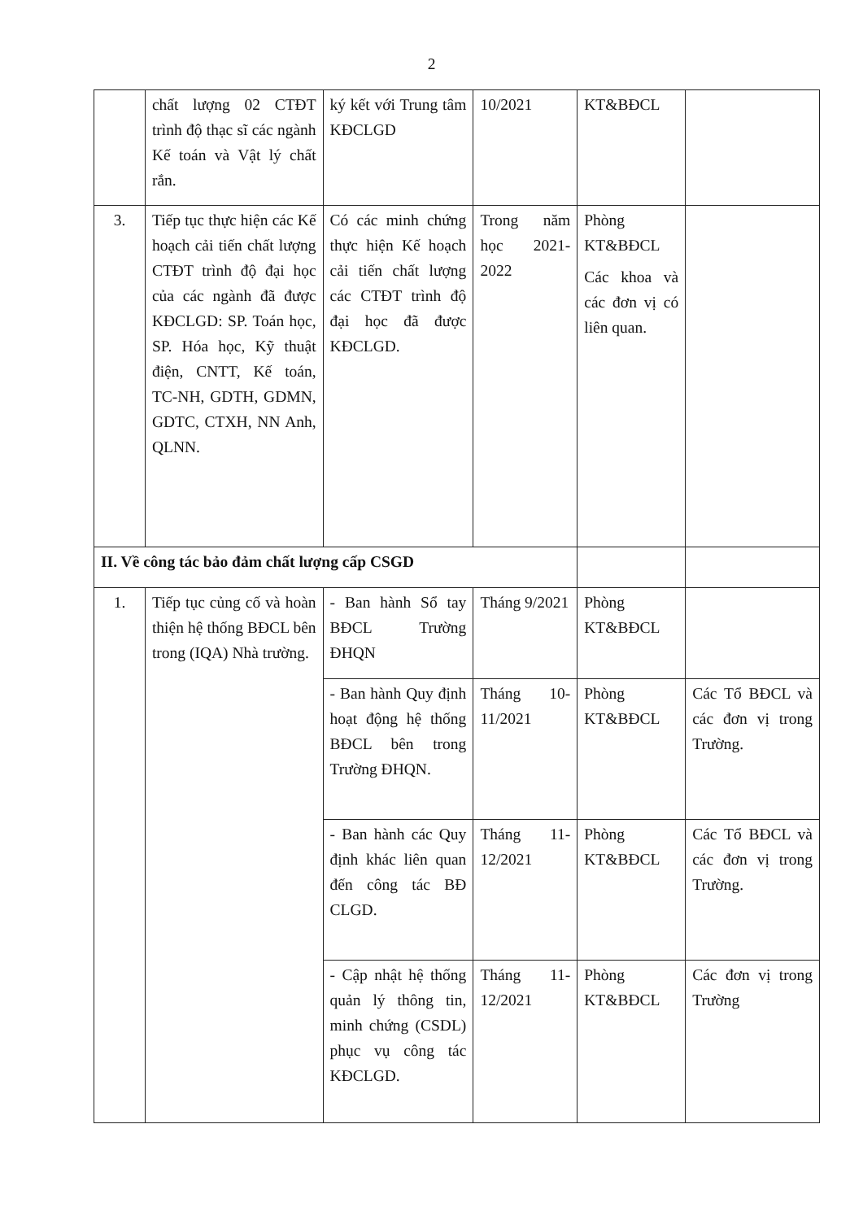2
| | chất lượng 02 CTĐT trình độ thạc sĩ các ngành Kế toán và Vật lý chất rắn. | ký kết với Trung tâm KĐCLGD | 10/2021 | KT&BĐCL | |
| 3. | Tiếp tục thực hiện các Kế hoạch cải tiến chất lượng CTĐT trình độ đại học của các ngành đã được KĐCLGD: SP. Toán học, SP. Hóa học, Kỹ thuật điện, CNTT, Kế toán, TC-NH, GDTH, GDMN, GDTC, CTXH, NN Anh, QLNN. | Có các minh chứng thực hiện Kế hoạch cải tiến chất lượng các CTĐT trình độ đại học đã được KĐCLGD. | Trong năm học 2021-2022 | Phòng KT&BĐCL Các khoa và các đơn vị có liên quan. | |
| II. Về công tác bảo đảm chất lượng cấp CSGD | | | | | |
| 1. | Tiếp tục củng cố và hoàn thiện hệ thống BĐCL bên trong (IQA) Nhà trường. | - Ban hành Sổ tay BĐCL Trường ĐHQN | Tháng 9/2021 | Phòng KT&BĐCL | |
| | | - Ban hành Quy định hoạt động hệ thống BĐCL bên trong Trường ĐHQN. | Tháng 10-11/2021 | Phòng KT&BĐCL | Các Tổ BĐCL và các đơn vị trong Trường. |
| | | - Ban hành các Quy định khác liên quan đến công tác BĐ CLGD. | Tháng 11-12/2021 | Phòng KT&BĐCL | Các Tổ BĐCL và các đơn vị trong Trường. |
| | | - Cập nhật hệ thống quản lý thông tin, minh chứng (CSDL) phục vụ công tác KĐCLGD. | Tháng 11-12/2021 | Phòng KT&BĐCL | Các đơn vị trong Trường |